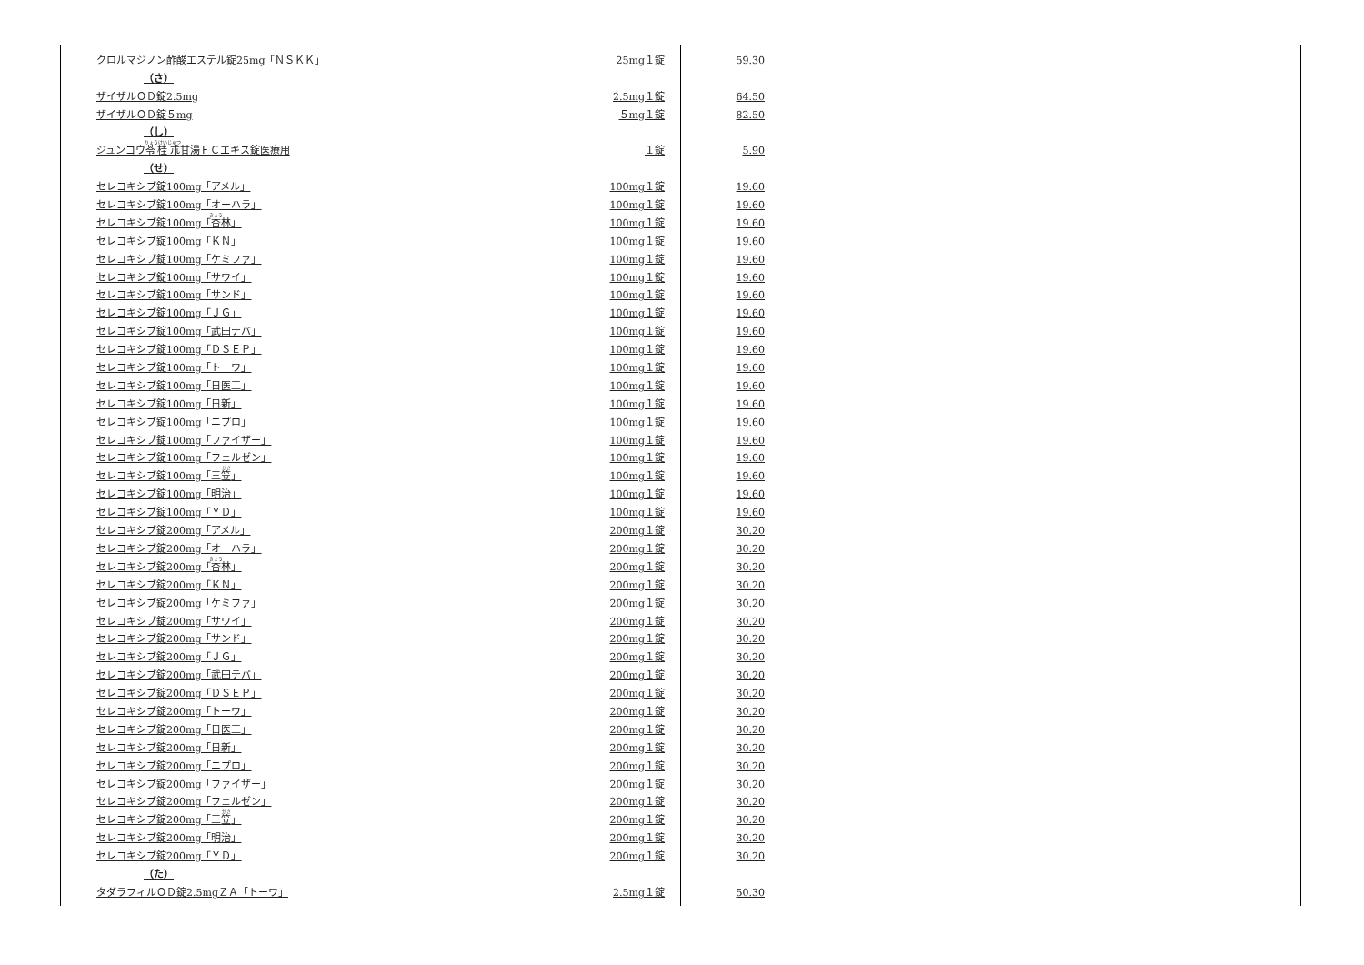| クロルマジノン酢酸エステル錠25mg「ＮＳＫＫ」 | 25mg１錠 | 59.30 |
| （さ） | | |
| ザイザルＯＤ錠2.5mg | 2.5mg１錠 | 64.50 |
| ザイザルＯＤ錠５mg | ５mg１錠 | 82.50 |
| （し） | | |
| ジュンコウ 苓桂朮 甘湯ＦＣエキス錠医療用 | １錠 | 5.90 |
| （せ） | | |
| セレコキシブ錠100mg「アメル」 | 100mg１錠 | 19.60 |
| セレコキシブ錠100mg「オーハラ」 | 100mg１錠 | 19.60 |
| セレコキシブ錠100mg「 杏 林」 | 100mg１錠 | 19.60 |
| セレコキシブ錠100mg「ＫＮ」 | 100mg１錠 | 19.60 |
| セレコキシブ錠100mg「ケミファ」 | 100mg１錠 | 19.60 |
| セレコキシブ錠100mg「サワイ」 | 100mg１錠 | 19.60 |
| セレコキシブ錠100mg「サンド」 | 100mg１錠 | 19.60 |
| セレコキシブ錠100mg「ＪＧ」 | 100mg１錠 | 19.60 |
| セレコキシブ錠100mg「武田テバ」 | 100mg１錠 | 19.60 |
| セレコキシブ錠100mg「ＤＳＥＰ」 | 100mg１錠 | 19.60 |
| セレコキシブ錠100mg「トーワ」 | 100mg１錠 | 19.60 |
| セレコキシブ錠100mg「日医工」 | 100mg１錠 | 19.60 |
| セレコキシブ錠100mg「日新」 | 100mg１錠 | 19.60 |
| セレコキシブ錠100mg「ニプロ」 | 100mg１錠 | 19.60 |
| セレコキシブ錠100mg「ファイザー」 | 100mg１錠 | 19.60 |
| セレコキシブ錠100mg「フェルゼン」 | 100mg１錠 | 19.60 |
| セレコキシブ錠100mg「三 笠 」 | 100mg１錠 | 19.60 |
| セレコキシブ錠100mg「明治」 | 100mg１錠 | 19.60 |
| セレコキシブ錠100mg「ＹＤ」 | 100mg１錠 | 19.60 |
| セレコキシブ錠200mg「アメル」 | 200mg１錠 | 30.20 |
| セレコキシブ錠200mg「オーハラ」 | 200mg１錠 | 30.20 |
| セレコキシブ錠200mg「 杏 林」 | 200mg１錠 | 30.20 |
| セレコキシブ錠200mg「ＫＮ」 | 200mg１錠 | 30.20 |
| セレコキシブ錠200mg「ケミファ」 | 200mg１錠 | 30.20 |
| セレコキシブ錠200mg「サワイ」 | 200mg１錠 | 30.20 |
| セレコキシブ錠200mg「サンド」 | 200mg１錠 | 30.20 |
| セレコキシブ錠200mg「ＪＧ」 | 200mg１錠 | 30.20 |
| セレコキシブ錠200mg「武田テバ」 | 200mg１錠 | 30.20 |
| セレコキシブ錠200mg「ＤＳＥＰ」 | 200mg１錠 | 30.20 |
| セレコキシブ錠200mg「トーワ」 | 200mg１錠 | 30.20 |
| セレコキシブ錠200mg「日医工」 | 200mg１錠 | 30.20 |
| セレコキシブ錠200mg「日新」 | 200mg１錠 | 30.20 |
| セレコキシブ錠200mg「ニプロ」 | 200mg１錠 | 30.20 |
| セレコキシブ錠200mg「ファイザー」 | 200mg１錠 | 30.20 |
| セレコキシブ錠200mg「フェルゼン」 | 200mg１錠 | 30.20 |
| セレコキシブ錠200mg「三 笠 」 | 200mg１錠 | 30.20 |
| セレコキシブ錠200mg「明治」 | 200mg１錠 | 30.20 |
| セレコキシブ錠200mg「ＹＤ」 | 200mg１錠 | 30.20 |
| （た） | | |
| タダラフィルＯＤ錠2.5mgＺＡ「トーワ」 | 2.5mg１錠 | 50.30 |